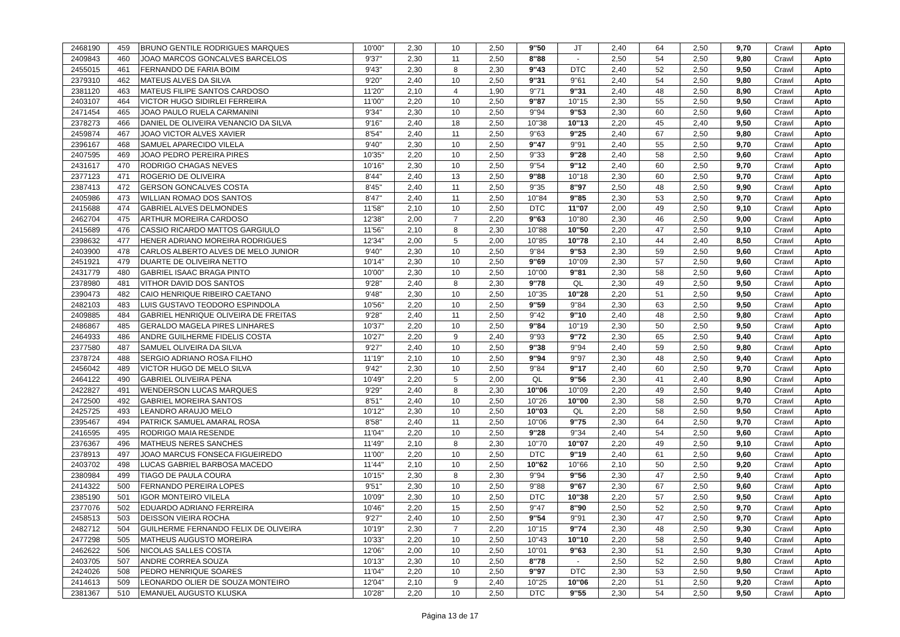| 2468190 | 459 | BRUNO GENTILE RODRIGUES MARQUES | 10'00'' | 2,30 | 10 | 2,50 | 9''50 | JT | 2,40 | 64 | 2,50 | 9,70 | Crawl | Apto |
| 2409843 | 460 | JOAO MARCOS GONCALVES BARCELOS | 9'37'' | 2,30 | 11 | 2,50 | 8''88 | - | 2,50 | 54 | 2,50 | 9,80 | Crawl | Apto |
| 2455015 | 461 | FERNANDO DE FARIA BOIM | 9'43'' | 2,30 | 8 | 2,30 | 9''43 | DTC | 2,40 | 52 | 2,50 | 9,50 | Crawl | Apto |
| 2379310 | 462 | MATEUS ALVES DA SILVA | 9'20'' | 2,40 | 10 | 2,50 | 9''31 | 9''61 | 2,40 | 54 | 2,50 | 9,80 | Crawl | Apto |
| 2381120 | 463 | MATEUS FILIPE SANTOS CARDOSO | 11'20'' | 2,10 | 4 | 1,90 | 9''71 | 9''31 | 2,40 | 48 | 2,50 | 8,90 | Crawl | Apto |
| 2403107 | 464 | VICTOR HUGO SIDIRLEI FERREIRA | 11'00'' | 2,20 | 10 | 2,50 | 9''87 | 10''15 | 2,30 | 55 | 2,50 | 9,50 | Crawl | Apto |
| 2471454 | 465 | JOAO PAULO RUELA CARMANINI | 9'34'' | 2,30 | 10 | 2,50 | 9''94 | 9''53 | 2,30 | 60 | 2,50 | 9,60 | Crawl | Apto |
| 2378273 | 466 | DANIEL DE OLIVEIRA VENANCIO DA SILVA | 9'16'' | 2,40 | 18 | 2,50 | 10''38 | 10''13 | 2,20 | 45 | 2,40 | 9,50 | Crawl | Apto |
| 2459874 | 467 | JOAO VICTOR ALVES XAVIER | 8'54'' | 2,40 | 11 | 2,50 | 9''63 | 9''25 | 2,40 | 67 | 2,50 | 9,80 | Crawl | Apto |
| 2396167 | 468 | SAMUEL APARECIDO VILELA | 9'40'' | 2,30 | 10 | 2,50 | 9''47 | 9''91 | 2,40 | 55 | 2,50 | 9,70 | Crawl | Apto |
| 2407595 | 469 | JOAO PEDRO PEREIRA PIRES | 10'35'' | 2,20 | 10 | 2,50 | 9''33 | 9''28 | 2,40 | 58 | 2,50 | 9,60 | Crawl | Apto |
| 2431617 | 470 | RODRIGO CHAGAS NEVES | 10'16'' | 2,30 | 10 | 2,50 | 9''54 | 9''12 | 2,40 | 60 | 2,50 | 9,70 | Crawl | Apto |
| 2377123 | 471 | ROGERIO DE OLIVEIRA | 8'44'' | 2,40 | 13 | 2,50 | 9''88 | 10''18 | 2,30 | 60 | 2,50 | 9,70 | Crawl | Apto |
| 2387413 | 472 | GERSON GONCALVES COSTA | 8'45'' | 2,40 | 11 | 2,50 | 9''35 | 8''97 | 2,50 | 48 | 2,50 | 9,90 | Crawl | Apto |
| 2405986 | 473 | WILLIAN ROMAO DOS SANTOS | 8'47'' | 2,40 | 11 | 2,50 | 10''84 | 9''85 | 2,30 | 53 | 2,50 | 9,70 | Crawl | Apto |
| 2415688 | 474 | GABRIEL ALVES DELMONDES | 11'58'' | 2,10 | 10 | 2,50 | DTC | 11''07 | 2,00 | 49 | 2,50 | 9,10 | Crawl | Apto |
| 2462704 | 475 | ARTHUR MOREIRA CARDOSO | 12'38'' | 2,00 | 7 | 2,20 | 9''63 | 10''80 | 2,30 | 46 | 2,50 | 9,00 | Crawl | Apto |
| 2415689 | 476 | CASSIO RICARDO MATTOS GARGIULO | 11'56'' | 2,10 | 8 | 2,30 | 10''88 | 10''50 | 2,20 | 47 | 2,50 | 9,10 | Crawl | Apto |
| 2398632 | 477 | HENER ADRIANO MOREIRA RODRIGUES | 12'34'' | 2,00 | 5 | 2,00 | 10''85 | 10''78 | 2,10 | 44 | 2,40 | 8,50 | Crawl | Apto |
| 2403900 | 478 | CARLOS ALBERTO ALVES DE MELO JUNIOR | 9'40'' | 2,30 | 10 | 2,50 | 9''84 | 9''53 | 2,30 | 59 | 2,50 | 9,60 | Crawl | Apto |
| 2451921 | 479 | DUARTE DE OLIVEIRA NETTO | 10'14'' | 2,30 | 10 | 2,50 | 9''69 | 10''09 | 2,30 | 57 | 2,50 | 9,60 | Crawl | Apto |
| 2431779 | 480 | GABRIEL ISAAC BRAGA PINTO | 10'00'' | 2,30 | 10 | 2,50 | 10''00 | 9''81 | 2,30 | 58 | 2,50 | 9,60 | Crawl | Apto |
| 2378980 | 481 | VITHOR DAVID DOS SANTOS | 9'28'' | 2,40 | 8 | 2,30 | 9''78 | QL | 2,30 | 49 | 2,50 | 9,50 | Crawl | Apto |
| 2390473 | 482 | CAIO HENRIQUE RIBEIRO CAETANO | 9'48'' | 2,30 | 10 | 2,50 | 10''35 | 10''28 | 2,20 | 51 | 2,50 | 9,50 | Crawl | Apto |
| 2482103 | 483 | LUIS GUSTAVO TEODORO ESPINDOLA | 10'56'' | 2,20 | 10 | 2,50 | 9''59 | 9''84 | 2,30 | 63 | 2,50 | 9,50 | Crawl | Apto |
| 2409885 | 484 | GABRIEL HENRIQUE OLIVEIRA DE FREITAS | 9'28'' | 2,40 | 11 | 2,50 | 9''42 | 9''10 | 2,40 | 48 | 2,50 | 9,80 | Crawl | Apto |
| 2486867 | 485 | GERALDO MAGELA PIRES LINHARES | 10'37'' | 2,20 | 10 | 2,50 | 9''84 | 10''19 | 2,30 | 50 | 2,50 | 9,50 | Crawl | Apto |
| 2464933 | 486 | ANDRE GUILHERME FIDELIS COSTA | 10'27'' | 2,20 | 9 | 2,40 | 9''93 | 9''72 | 2,30 | 65 | 2,50 | 9,40 | Crawl | Apto |
| 2377580 | 487 | SAMUEL OLIVEIRA DA SILVA | 9'27'' | 2,40 | 10 | 2,50 | 9''38 | 9''94 | 2,40 | 59 | 2,50 | 9,80 | Crawl | Apto |
| 2378724 | 488 | SERGIO ADRIANO ROSA FILHO | 11'19'' | 2,10 | 10 | 2,50 | 9''94 | 9''97 | 2,30 | 48 | 2,50 | 9,40 | Crawl | Apto |
| 2456042 | 489 | VICTOR HUGO DE MELO SILVA | 9'42'' | 2,30 | 10 | 2,50 | 9''84 | 9''17 | 2,40 | 60 | 2,50 | 9,70 | Crawl | Apto |
| 2464122 | 490 | GABRIEL OLIVEIRA PENA | 10'49'' | 2,20 | 5 | 2,00 | QL | 9''56 | 2,30 | 41 | 2,40 | 8,90 | Crawl | Apto |
| 2422827 | 491 | WENDERSON LUCAS MARQUES | 9'29'' | 2,40 | 8 | 2,30 | 10''06 | 10''09 | 2,20 | 49 | 2,50 | 9,40 | Crawl | Apto |
| 2472500 | 492 | GABRIEL MOREIRA SANTOS | 8'51'' | 2,40 | 10 | 2,50 | 10''26 | 10''00 | 2,30 | 58 | 2,50 | 9,70 | Crawl | Apto |
| 2425725 | 493 | LEANDRO ARAUJO MELO | 10'12'' | 2,30 | 10 | 2,50 | 10''03 | QL | 2,20 | 58 | 2,50 | 9,50 | Crawl | Apto |
| 2395467 | 494 | PATRICK SAMUEL AMARAL ROSA | 8'58'' | 2,40 | 11 | 2,50 | 10''06 | 9''75 | 2,30 | 64 | 2,50 | 9,70 | Crawl | Apto |
| 2416595 | 495 | RODRIGO MAIA RESENDE | 11'04'' | 2,20 | 10 | 2,50 | 9''28 | 9''34 | 2,40 | 54 | 2,50 | 9,60 | Crawl | Apto |
| 2376367 | 496 | MATHEUS NERES SANCHES | 11'49'' | 2,10 | 8 | 2,30 | 10''70 | 10''07 | 2,20 | 49 | 2,50 | 9,10 | Crawl | Apto |
| 2378913 | 497 | JOAO MARCUS FONSECA FIGUEIREDO | 11'00'' | 2,20 | 10 | 2,50 | DTC | 9''19 | 2,40 | 61 | 2,50 | 9,60 | Crawl | Apto |
| 2403702 | 498 | LUCAS GABRIEL BARBOSA MACEDO | 11'44'' | 2,10 | 10 | 2,50 | 10''62 | 10''66 | 2,10 | 50 | 2,50 | 9,20 | Crawl | Apto |
| 2380984 | 499 | TIAGO DE PAULA COURA | 10'15'' | 2,30 | 8 | 2,30 | 9''94 | 9''56 | 2,30 | 47 | 2,50 | 9,40 | Crawl | Apto |
| 2414322 | 500 | FERNANDO PEREIRA LOPES | 9'51'' | 2,30 | 10 | 2,50 | 9''88 | 9''67 | 2,30 | 67 | 2,50 | 9,60 | Crawl | Apto |
| 2385190 | 501 | IGOR MONTEIRO VILELA | 10'09'' | 2,30 | 10 | 2,50 | DTC | 10''38 | 2,20 | 57 | 2,50 | 9,50 | Crawl | Apto |
| 2377076 | 502 | EDUARDO ADRIANO FERREIRA | 10'46'' | 2,20 | 15 | 2,50 | 9''47 | 8''90 | 2,50 | 52 | 2,50 | 9,70 | Crawl | Apto |
| 2458513 | 503 | DEISSON VIEIRA ROCHA | 9'27'' | 2,40 | 10 | 2,50 | 9''54 | 9''91 | 2,30 | 47 | 2,50 | 9,70 | Crawl | Apto |
| 2482712 | 504 | GUILHERME FERNANDO FELIX DE OLIVEIRA | 10'19'' | 2,30 | 7 | 2,20 | 10''15 | 9''74 | 2,30 | 48 | 2,50 | 9,30 | Crawl | Apto |
| 2477298 | 505 | MATHEUS AUGUSTO MOREIRA | 10'33'' | 2,20 | 10 | 2,50 | 10''43 | 10''10 | 2,20 | 58 | 2,50 | 9,40 | Crawl | Apto |
| 2462622 | 506 | NICOLAS SALLES COSTA | 12'06'' | 2,00 | 10 | 2,50 | 10''01 | 9''63 | 2,30 | 51 | 2,50 | 9,30 | Crawl | Apto |
| 2403705 | 507 | ANDRE CORREA SOUZA | 10'13'' | 2,30 | 10 | 2,50 | 8''78 | - | 2,50 | 52 | 2,50 | 9,80 | Crawl | Apto |
| 2424026 | 508 | PEDRO HENRIQUE SOARES | 11'04'' | 2,20 | 10 | 2,50 | 9''97 | DTC | 2,30 | 53 | 2,50 | 9,50 | Crawl | Apto |
| 2414613 | 509 | LEONARDO OLIER DE SOUZA MONTEIRO | 12'04'' | 2,10 | 9 | 2,40 | 10''25 | 10''06 | 2,20 | 51 | 2,50 | 9,20 | Crawl | Apto |
| 2381367 | 510 | EMANUEL AUGUSTO KLUSKA | 10'28'' | 2,20 | 10 | 2,50 | DTC | 9''55 | 2,30 | 54 | 2,50 | 9,50 | Crawl | Apto |
Página 13 de 17